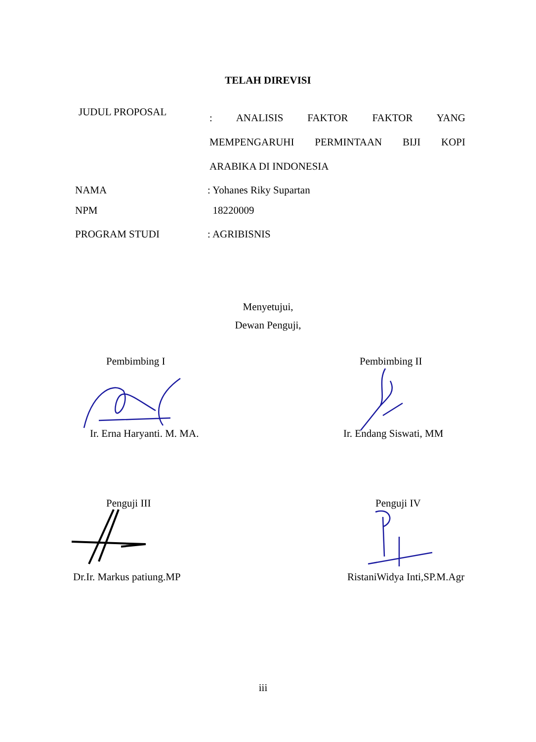TELAH DIREVISI
JUDUL PROPOSAL
: ANALISIS FAKTOR FAKTOR YANG
MEMPENGARUHI PERMINTAAN BIJI KOPI
ARABIKA DI INDONESIA
NAMA : Yohanes Riky Supartan
NPM 18220009
PROGRAM STUDI : AGRIBISNIS
Menyetujui,
Dewan Penguji,
Pembimbing I Pembimbing II
Ir. Erna Haryanti. M. MA. Ir. Endang Siswati, MM
Penguji III Penguji IV
Dr.Ir. Markus patiung.MP RistaniWidya Inti,SP.M.Agr
iii